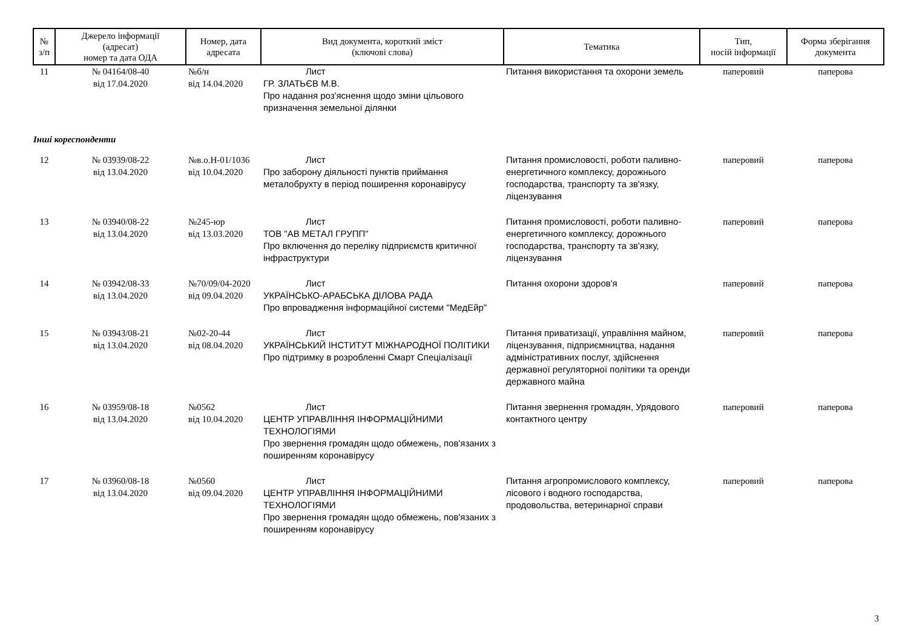| № з/п | Джерело інформації (адресат) номер та дата ОДА | Номер, дата адресата | Вид документа, короткий зміст (ключові слова) | Тематика | Тип, носій інформації | Форма зберігання документа |
| --- | --- | --- | --- | --- | --- | --- |
| 11 | № 04164/08-40 від 17.04.2020 | №б/н від 14.04.2020 | Лист ГР. ЗЛАТЬЄВ М.В. Про надання роз'яснення щодо зміни цільового призначення земельної ділянки | Питання використання та охорони земель | паперовий | паперова |
| Інші кореспонденти | | | | | | |
| 12 | № 03939/08-22 від 13.04.2020 | №в.о.Н-01/1036 від 10.04.2020 | Лист Про заборону діяльності пунктів приймання металобрухту в період поширення коронавірусу | Питання промисловості, роботи паливно-енергетичного комплексу, дорожнього господарства, транспорту та зв'язку, ліцензування | паперовий | паперова |
| 13 | № 03940/08-22 від 13.04.2020 | №245-юр від 13.03.2020 | Лист ТОВ "АВ МЕТАЛ ГРУПП" Про включення до переліку підприємств критичної інфраструктури | Питання промисловості, роботи паливно-енергетичного комплексу, дорожнього господарства, транспорту та зв'язку, ліцензування | паперовий | паперова |
| 14 | № 03942/08-33 від 13.04.2020 | №70/09/04-2020 від 09.04.2020 | Лист УКРАЇНСЬКО-АРАБСЬКА ДІЛОВА РАДА Про впровадження інформаційної системи "МедЕйр" | Питання охорони здоров'я | паперовий | паперова |
| 15 | № 03943/08-21 від 13.04.2020 | №02-20-44 від 08.04.2020 | Лист УКРАЇНСЬКИЙ ІНСТИТУТ МІЖНАРОДНОЇ ПОЛІТИКИ Про підтримку в розробленні Смарт Спеціалізації | Питання приватизації, управління майном, ліцензування, підприємництва, надання адміністративних послуг, здійснення державної регуляторної політики та оренди державного майна | паперовий | паперова |
| 16 | № 03959/08-18 від 13.04.2020 | №0562 від 10.04.2020 | Лист ЦЕНТР УПРАВЛІННЯ ІНФОРМАЦІЙНИМИ ТЕХНОЛОГІЯМИ Про звернення громадян щодо обмежень, пов'язаних з поширенням коронавірусу | Питання звернення громадян, Урядового контактного центру | паперовий | паперова |
| 17 | № 03960/08-18 від 13.04.2020 | №0560 від 09.04.2020 | Лист ЦЕНТР УПРАВЛІННЯ ІНФОРМАЦІЙНИМИ ТЕХНОЛОГІЯМИ Про звернення громадян щодо обмежень, пов'язаних з поширенням коронавірусу | Питання агропромислового комплексу, лісового і водного господарства, продовольства, ветеринарної справи | паперовий | паперова |
3